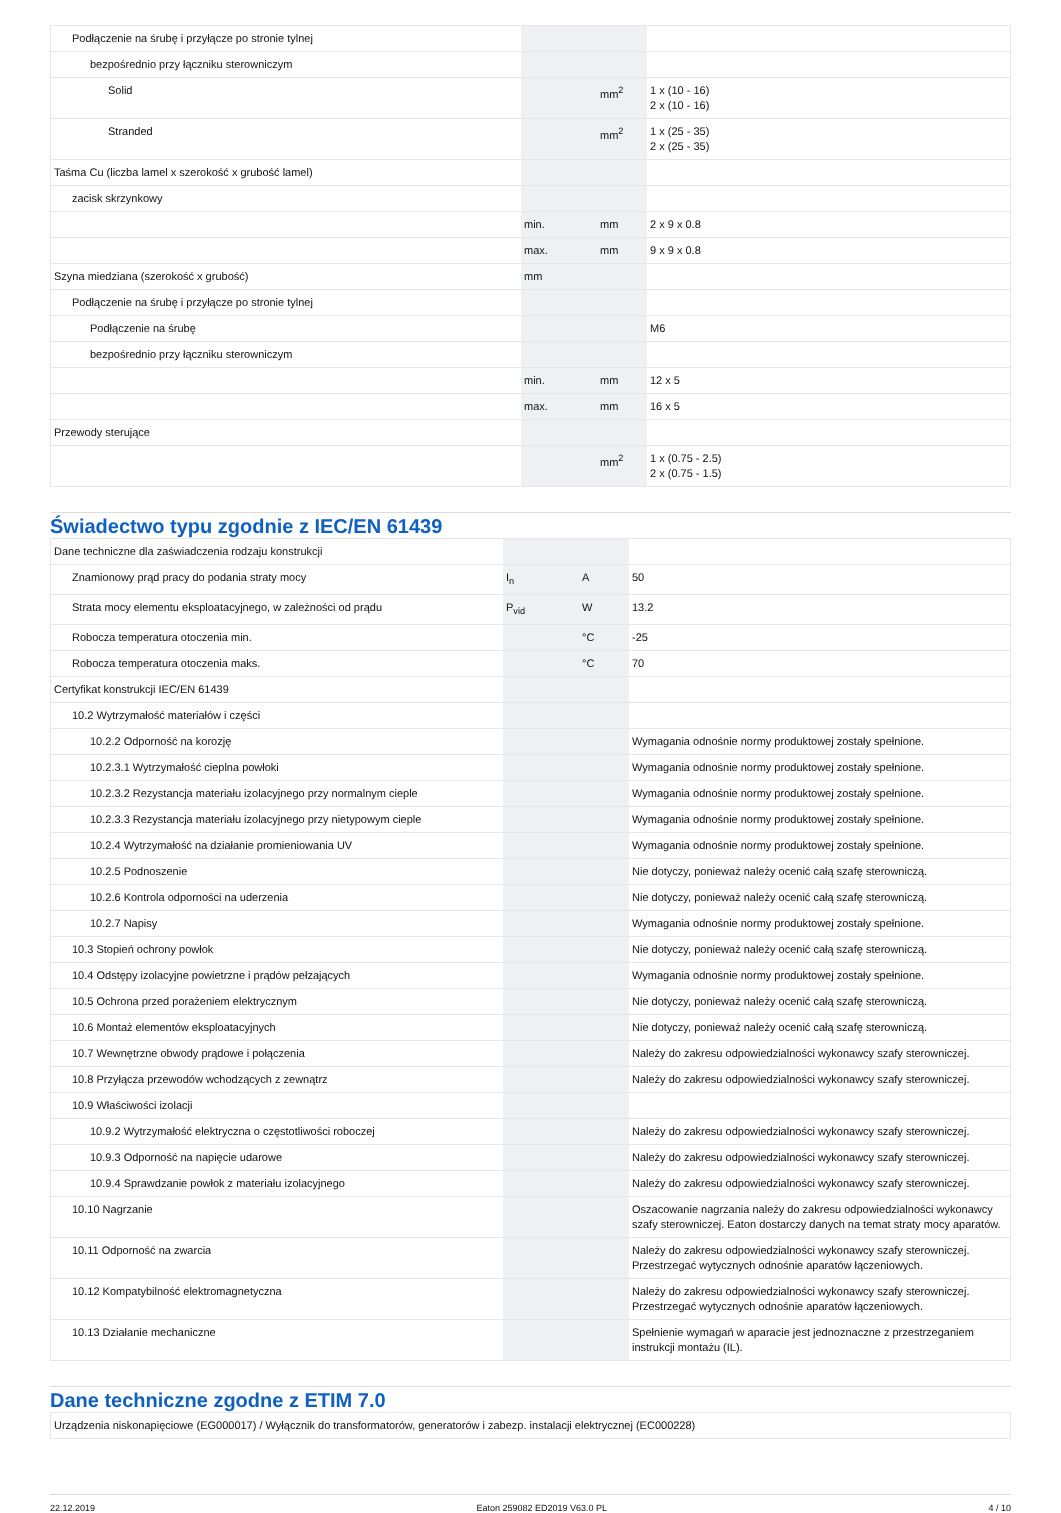| Podłączenie na śrubę i przyłącze po stronie tylnej | | | |
| bezpośrednio przy łączniku sterowniczym | | | |
| Solid | | mm<sup>2</sup> | 1 x (10 - 16) 2 x (10 - 16) |
| Stranded | | mm<sup>2</sup> | 1 x (25 - 35) 2 x (25 - 35) |
| Taśma Cu (liczba lamel x szerokość x grubość lamel) | | | |
| zacisk skrzynkowy | | | |
| | min. | mm | 2 x 9 x 0.8 |
| | max. | mm | 9 x 9 x 0.8 |
| Szyna miedziana (szerokość x grubość) | mm | | |
| Podłączenie na śrubę i przyłącze po stronie tylnej | | | |
| Podłączenie na śrubę | | | M6 |
| bezpośrednio przy łączniku sterowniczym | | | |
| | min. | mm | 12 x 5 |
| | max. | mm | 16 x 5 |
| Przewody sterujące | | | |
| | | mm<sup>2</sup> | 1 x (0.75 - 2.5) 2 x (0.75 - 1.5) |
Świadectwo typu zgodnie z IEC/EN 61439
| Dane techniczne dla zaświadczenia rodzaju konstrukcji | | | |
| Znamionowy prąd pracy do podania straty mocy | I<sub>n</sub> | A | 50 |
| Strata mocy elementu eksploatacyjnego, w zależności od prądu | P<sub>vid</sub> | W | 13.2 |
| Robocza temperatura otoczenia min. | | °C | -25 |
| Robocza temperatura otoczenia maks. | | °C | 70 |
| Certyfikat konstrukcji IEC/EN 61439 | | | |
| 10.2 Wytrzymałość materiałów i części | | | |
| 10.2.2 Odporność na korozję | | | Wymagania odnośnie normy produktowej zostały spełnione. |
| 10.2.3.1 Wytrzymałość cieplna powłoki | | | Wymagania odnośnie normy produktowej zostały spełnione. |
| 10.2.3.2 Rezystancja materiału izolacyjnego przy normalnym cieple | | | Wymagania odnośnie normy produktowej zostały spełnione. |
| 10.2.3.3 Rezystancja materiału izolacyjnego przy nietypowym cieple | | | Wymagania odnośnie normy produktowej zostały spełnione. |
| 10.2.4 Wytrzymałość na działanie promieniowania UV | | | Wymagania odnośnie normy produktowej zostały spełnione. |
| 10.2.5 Podnoszenie | | | Nie dotyczy, ponieważ należy ocenić całą szafę sterowniczą. |
| 10.2.6 Kontrola odporności na uderzenia | | | Nie dotyczy, ponieważ należy ocenić całą szafę sterowniczą. |
| 10.2.7 Napisy | | | Wymagania odnośnie normy produktowej zostały spełnione. |
| 10.3 Stopień ochrony powłok | | | Nie dotyczy, ponieważ należy ocenić całą szafę sterowniczą. |
| 10.4 Odstępy izolacyjne powietrzne i prądów pełzających | | | Wymagania odnośnie normy produktowej zostały spełnione. |
| 10.5 Ochrona przed porażeniem elektrycznym | | | Nie dotyczy, ponieważ należy ocenić całą szafę sterowniczą. |
| 10.6 Montaż elementów eksploatacyjnych | | | Nie dotyczy, ponieważ należy ocenić całą szafę sterowniczą. |
| 10.7 Wewnętrzne obwody prądowe i połączenia | | | Należy do zakresu odpowiedzialności wykonawcy szafy sterowniczej. |
| 10.8 Przyłącza przewodów wchodzących z zewnątrz | | | Należy do zakresu odpowiedzialności wykonawcy szafy sterowniczej. |
| 10.9 Właściwości izolacji | | | |
| 10.9.2 Wytrzymałość elektryczna o częstotliwości roboczej | | | Należy do zakresu odpowiedzialności wykonawcy szafy sterowniczej. |
| 10.9.3 Odporność na napięcie udarowe | | | Należy do zakresu odpowiedzialności wykonawcy szafy sterowniczej. |
| 10.9.4 Sprawdzanie powłok z materiału izolacyjnego | | | Należy do zakresu odpowiedzialności wykonawcy szafy sterowniczej. |
| 10.10 Nagrzanie | | | Oszacowanie nagrzania należy do zakresu odpowiedzialności wykonawcy szafy sterowniczej. Eaton dostarczy danych na temat straty mocy aparatów. |
| 10.11 Odporność na zwarcia | | | Należy do zakresu odpowiedzialności wykonawcy szafy sterowniczej. Przestrzegać wytycznych odnośnie aparatów łączeniowych. |
| 10.12 Kompatybilność elektromagnetyczna | | | Należy do zakresu odpowiedzialności wykonawcy szafy sterowniczej. Przestrzegać wytycznych odnośnie aparatów łączeniowych. |
| 10.13 Działanie mechaniczne | | | Spełnienie wymagań w aparacie jest jednoznaczne z przestrzeganiem instrukcji montażu (IL). |
Dane techniczne zgodne z ETIM 7.0
| Urządzenia niskonapięciowe (EG000017) / Wyłącznik do transformatorów, generatorów i zabezp. instalacji elektrycznej (EC000228) |
22.12.2019 Eaton 259082 ED2019 V63.0 PL 4 / 10